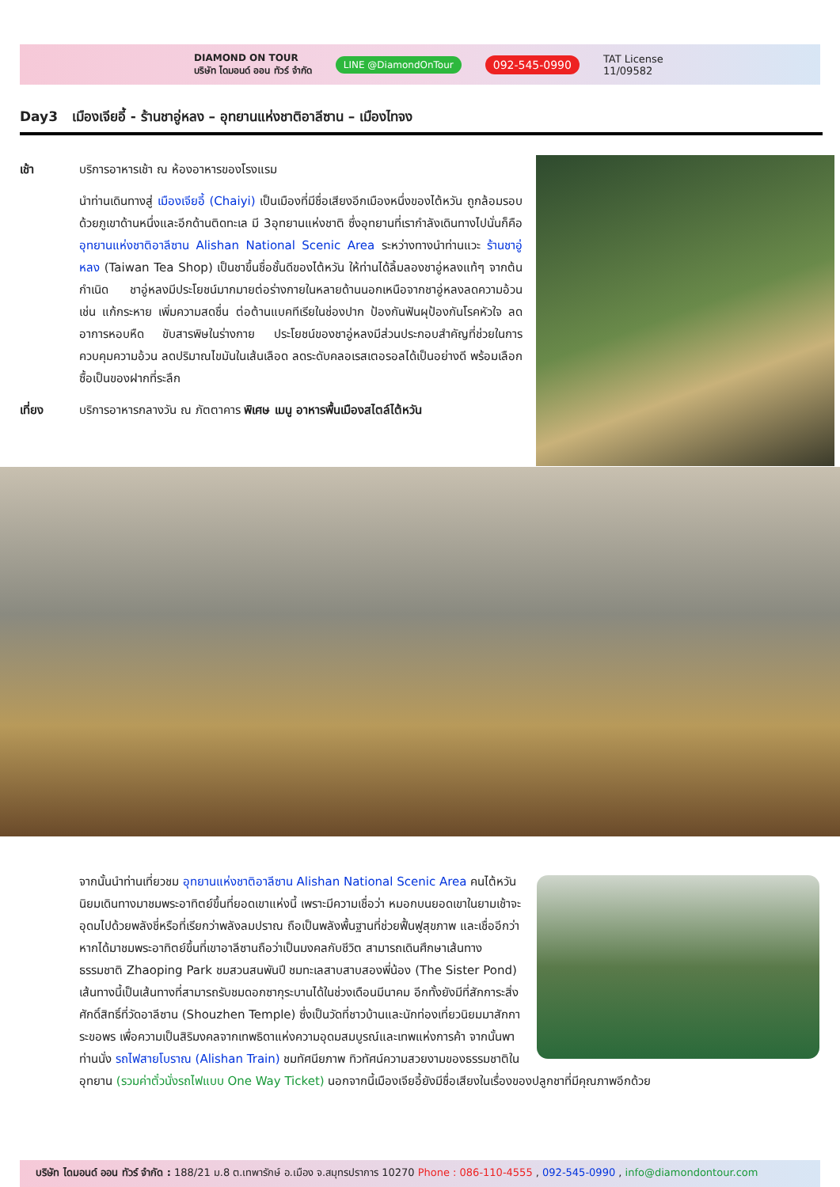DIAMOND ON TOUR
บริษัท ไดมอนด์ ออน ทัวร์ จำกัด
LINE @DiamondOnTour 092-545-0990 TAT License
11/09582
Day3 เมืองเจียอี้ - ร้านชาอู่หลง – อุทยานแห่งชาติอาลีซาน – เมืองไทจง
เช้า บริการอาหารเช้า ณ ห้องอาหารของโรงแรม
นำท่านเดินทางสู่ เมืองเจียอี้ (Chaiyi) เป็นเมืองที่มีชื่อเสียงอีกเมืองหนึ่งของไต้หวัน ถูกล้อมรอบด้วยภูเขาด้านหนึ่งและอีกด้านติดทะเล มี 3อุทยานแห่งชาติ ซึ่งอุทยานที่เรากำลังเดินทางไปนั่นก็คือ อุทยานแห่งชาติอาลีซาน Alishan National Scenic Area ระหว่างทางนำท่านแวะ ร้านชาอู่หลง (Taiwan Tea Shop) เป็นชาขึ้นชื่อชั้นดีของไต้หวัน ให้ท่านได้ลิ้มลองชาอู่หลงแท้ๆ จากต้นกำเนิด ชาอู่หลงมีประโยชน์มากมายต่อร่างกายในหลายด้านนอกเหนือจากชาอู่หลงลดความอ้วน เช่น แก้กระหาย เพิ่มความสดชื่น ต่อต้านแบคทีเรียในช่องปาก ป้องกันฟันผุป้องกันโรคหัวใจ ลดอาการหอบหืด ขับสารพิษในร่างกาย ประโยชน์ของชาอู่หลงมีส่วนประกอบสำคัญที่ช่วยในการควบคุมความอ้วน ลดปริมาณไขมันในเส้นเลือด ลดระดับคลอเรสเตอรอลได้เป็นอย่างดี พร้อมเลือกซื้อเป็นของฝากที่ระลึก
เที่ยง บริการอาหารกลางวัน ณ ภัตตาคาร พิเศษ เมนู อาหารพื้นเมืองสไตล์ไต้หวัน
จากนั้นนำท่านเที่ยวชม อุทยานแห่งชาติอาลีซาน Alishan National Scenic Area คนไต้หวันนิยมเดินทางมาชมพระอาทิตย์ขึ้นที่ยอดเขาแห่งนี้ เพราะมีความเชื่อว่า หมอกบนยอดเขาในยามเช้าจะอุดมไปด้วยพลังชี่หรือที่เรียกว่าพลังลมปราณ ถือเป็นพลังพื้นฐานที่ช่วยฟื้นฟูสุขภาพ และเชื่ออีกว่าหากได้มาชมพระอาทิตย์ขึ้นที่เขาอาลีซานถือว่าเป็นมงคลกับชีวิต สามารถเดินศึกษาเส้นทางธรรมชาติ Zhaoping Park ชมสวนสนพันปี ชมทะเลสาบสาบสองพี่น้อง (The Sister Pond) เส้นทางนี้เป็นเส้นทางที่สามารถรับชมดอกซากุระบานได้ในช่วงเดือนมีนาคม อีกทั้งยังมีที่สักการะสิ่งศักดิ์สิทธิ์ที่วัดอาลีซาน (Shouzhen Temple) ซึ่งเป็นวัดที่ชาวบ้านและนักท่องเที่ยวนิยมมาสักการะขอพร เพื่อความเป็นสิริมงคลจากเทพธิดาแห่งความอุดมสมบูรณ์และเทพแห่งการค้า จากนั้นพาท่านนั่ง รถไฟสายโบราณ (Alishan Train) ชมทัศนียภาพ ทิวทัศน์ความสวยงามของธรรมชาติในอุทยาน (รวมค่าตั๋วนั่งรถไฟแบบ One Way Ticket) นอกจากนี้เมืองเจียอี้ยังมีชื่อเสียงในเรื่องของปลูกชาที่มีคุณภาพอีกด้วย
บริษัท ไดมอนด์ ออน ทัวร์ จำกัด : 188/21 ม.8 ต.เทพารักษ์ อ.เมือง จ.สมุทรปราการ 10270 Phone : 086-110-4555 , 092-545-0990 , info@diamondontour.com